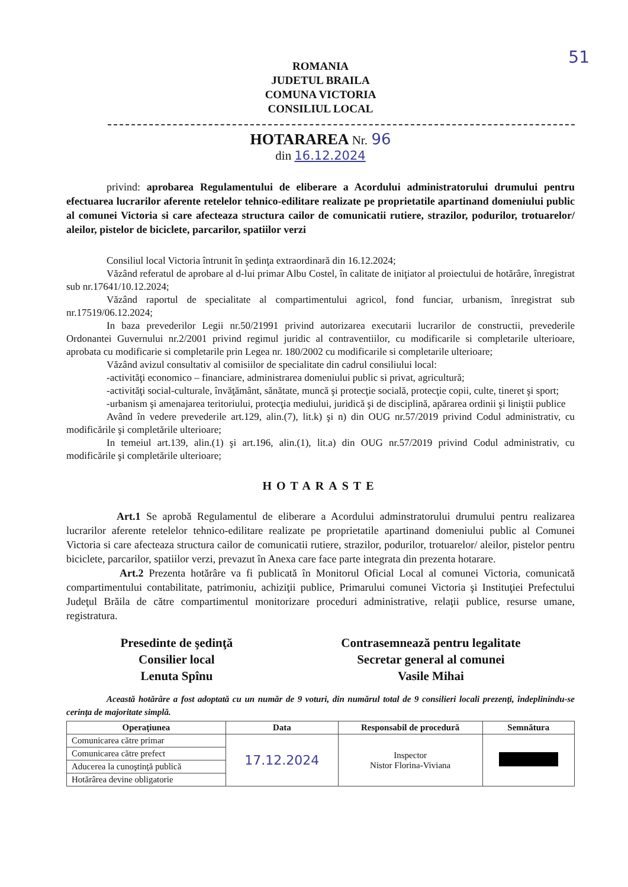51
ROMANIA
JUDETUL BRAILA
COMUNA VICTORIA
CONSILIUL LOCAL
HOTARAREA Nr. 96
din 16.12.2024
privind: aprobarea Regulamentului de eliberare a Acordului administratorului drumului pentru efectuarea lucrarilor aferente retelelor tehnico-edilitare realizate pe proprietatile apartinand domeniului public al comunei Victoria si care afecteaza structura cailor de comunicatii rutiere, strazilor, podurilor, trotuarelor/ aleilor, pistelor de biciclete, parcarilor, spatiilor verzi
Consiliul local Victoria întrunit în şedinţa extraordinară din 16.12.2024;
Văzând referatul de aprobare al d-lui primar Albu Costel, în calitate de iniţiator al proiectului de hotărâre, înregistrat sub nr.17641/10.12.2024;
Văzând raportul de specialitate al compartimentului agricol, fond funciar, urbanism, înregistrat sub nr.17519/06.12.2024;
In baza prevederilor Legii nr.50/21991 privind autorizarea executarii lucrarilor de constructii, prevederile Ordonantei Guvernului nr.2/2001 privind regimul juridic al contraventiilor, cu modificarile si completarile ulterioare, aprobata cu modificarie si completarile prin Legea nr. 180/2002 cu modificarile si completarile ulterioare;
Văzând avizul consultativ al comisiilor de specialitate din cadrul consiliului local:
-activităţi economico – financiare, administrarea domeniului public si privat, agricultură;
-activităţi social-culturale, învăţământ, sănătate, muncă şi protecţie socială, protecţie copii, culte, tineret şi sport;
-urbanism şi amenajarea teritoriului, protecţia mediului, juridică şi de disciplină, apărarea ordinii şi liniştii publice
Având în vedere prevederile art.129, alin.(7), lit.k) şi n) din OUG nr.57/2019 privind Codul administrativ, cu modificările şi completările ulterioare;
In temeiul art.139, alin.(1) şi art.196, alin.(1), lit.a) din OUG nr.57/2019 privind Codul administrativ, cu modificările şi completările ulterioare;
HOTARASTE
Art.1 Se aprobă Regulamentul de eliberare a Acordului adminstratorului drumului pentru realizarea lucrarilor aferente retelelor tehnico-edilitare realizate pe proprietatile apartinand domeniului public al Comunei Victoria si care afecteaza structura cailor de comunicatii rutiere, strazilor, podurilor, trotuarelor/ aleilor, pistelor pentru biciclete, parcarilor, spatiilor verzi, prevazut în Anexa care face parte integrata din prezenta hotarare.
Art.2 Prezenta hotărâre va fi publicată în Monitorul Oficial Local al comunei Victoria, comunicată compartimentului contabilitate, patrimoniu, achiziţii publice, Primarului comunei Victoria şi Instituţiei Prefectului Judeţul Brăila de către compartimentul monitorizare proceduri administrative, relaţii publice, resurse umane, registratura.
Presedinte de şedinţă
Consilier local
Lenuta Spînu
Contrasemnează pentru legalitate
Secretar general al comunei
Vasile Mihai
Această hotărâre a fost adoptată cu un număr de 9 voturi, din numărul total de 9 consilieri locali prezenţi, îndeplinindu-se cerinţa de majoritate simplă.
| Operaţiunea | Data | Responsabil de procedură | Semnătura |
| --- | --- | --- | --- |
| Comunicarea către primar | 17.12.2024 | Inspector Nistor Florina-Viviana | |
| Comunicarea către prefect | | | |
| Aducerea la cunoştinţă publică | | | |
| Hotărârea devine obligatorie | | | |